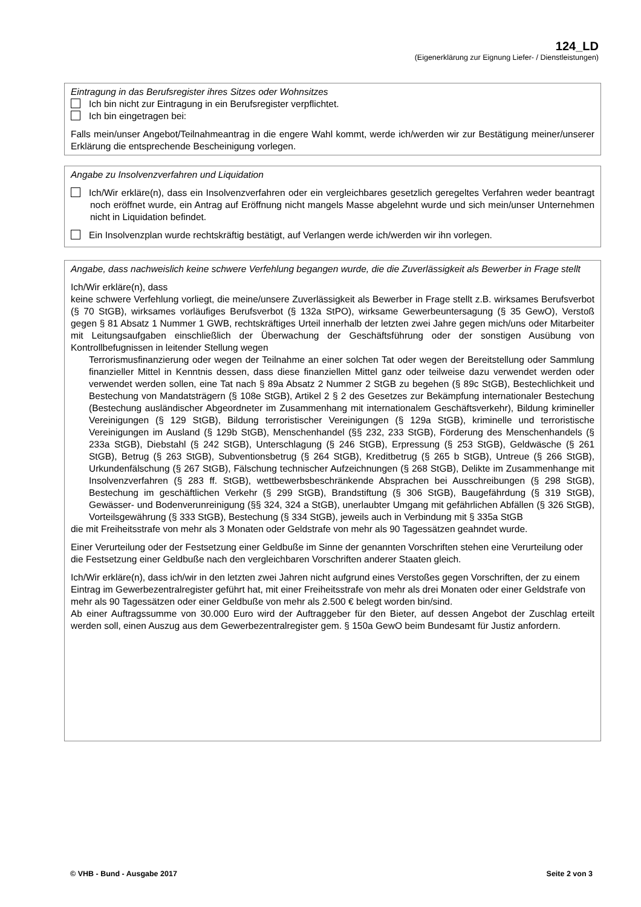124_LD
(Eigenerklärung zur Eignung Liefer- / Dienstleistungen)
Eintragung in das Berufsregister ihres Sitzes oder Wohnsitzes
Ich bin nicht zur Eintragung in ein Berufsregister verpflichtet.
Ich bin eingetragen bei:
Falls mein/unser Angebot/Teilnahmeantrag in die engere Wahl kommt, werde ich/werden wir zur Bestätigung meiner/unserer Erklärung die entsprechende Bescheinigung vorlegen.
Angabe zu Insolvenzverfahren und Liquidation
Ich/Wir erkläre(n), dass ein Insolvenzverfahren oder ein vergleichbares gesetzlich geregeltes Verfahren weder beantragt noch eröffnet wurde, ein Antrag auf Eröffnung nicht mangels Masse abgelehnt wurde und sich mein/unser Unternehmen nicht in Liquidation befindet.
Ein Insolvenzplan wurde rechtskräftig bestätigt, auf Verlangen werde ich/werden wir ihn vorlegen.
Angabe, dass nachweislich keine schwere Verfehlung begangen wurde, die die Zuverlässigkeit als Bewerber in Frage stellt
Ich/Wir erkläre(n), dass
keine schwere Verfehlung vorliegt, die meine/unsere Zuverlässigkeit als Bewerber in Frage stellt z.B. wirksames Berufsverbot (§ 70 StGB), wirksames vorläufiges Berufsverbot (§ 132a StPO), wirksame Gewerbeuntersagung (§ 35 GewO), Verstoß gegen § 81 Absatz 1 Nummer 1 GWB, rechtskräftiges Urteil innerhalb der letzten zwei Jahre gegen mich/uns oder Mitarbeiter mit Leitungsaufgaben einschließlich der Überwachung der Geschäftsführung oder der sonstigen Ausübung von Kontrollbefugnissen in leitender Stellung wegen
Terrorismusfinanzierung oder wegen der Teilnahme an einer solchen Tat oder wegen der Bereitstellung oder Sammlung finanzieller Mittel in Kenntnis dessen, dass diese finanziellen Mittel ganz oder teilweise dazu verwendet werden oder verwendet werden sollen, eine Tat nach § 89a Absatz 2 Nummer 2 StGB zu begehen (§ 89c StGB), Bestechlichkeit und Bestechung von Mandatsträgern (§ 108e StGB), Artikel 2 § 2 des Gesetzes zur Bekämpfung internationaler Bestechung (Bestechung ausländischer Abgeordneter im Zusammenhang mit internationalem Geschäftsverkehr), Bildung krimineller Vereinigungen (§ 129 StGB), Bildung terroristischer Vereinigungen (§ 129a StGB), kriminelle und terroristische Vereinigungen im Ausland (§ 129b StGB), Menschenhandel (§§ 232, 233 StGB), Förderung des Menschenhandels (§ 233a StGB), Diebstahl (§ 242 StGB), Unterschlagung (§ 246 StGB), Erpressung (§ 253 StGB), Geldwäsche (§ 261 StGB), Betrug (§ 263 StGB), Subventionsbetrug (§ 264 StGB), Kreditbetrug (§ 265 b StGB), Untreue (§ 266 StGB), Urkundenfälschung (§ 267 StGB), Fälschung technischer Aufzeichnungen (§ 268 StGB), Delikte im Zusammenhange mit Insolvenzverfahren (§ 283 ff. StGB), wettbewerbsbeschränkende Absprachen bei Ausschreibungen (§ 298 StGB), Bestechung im geschäftlichen Verkehr (§ 299 StGB), Brandstiftung (§ 306 StGB), Baugefährdung (§ 319 StGB), Gewässer- und Bodenverunreinigung (§§ 324, 324 a StGB), unerlaubter Umgang mit gefährlichen Abfällen (§ 326 StGB), Vorteilsgewährung (§ 333 StGB), Bestechung (§ 334 StGB), jeweils auch in Verbindung mit § 335a StGB
die mit Freiheitsstrafe von mehr als 3 Monaten oder Geldstrafe von mehr als 90 Tagessätzen geahndet wurde.
Einer Verurteilung oder der Festsetzung einer Geldbuße im Sinne der genannten Vorschriften stehen eine Verurteilung oder die Festsetzung einer Geldbuße nach den vergleichbaren Vorschriften anderer Staaten gleich.
Ich/Wir erkläre(n), dass ich/wir in den letzten zwei Jahren nicht aufgrund eines Verstoßes gegen Vorschriften, der zu einem Eintrag im Gewerbezentralregister geführt hat, mit einer Freiheitsstrafe von mehr als drei Monaten oder einer Geldstrafe von mehr als 90 Tagessätzen oder einer Geldbuße von mehr als 2.500 € belegt worden bin/sind.
Ab einer Auftragssumme von 30.000 Euro wird der Auftraggeber für den Bieter, auf dessen Angebot der Zuschlag erteilt werden soll, einen Auszug aus dem Gewerbezentralregister gem. § 150a GewO beim Bundesamt für Justiz anfordern.
© VHB - Bund - Ausgabe 2017 Seite 2 von 3